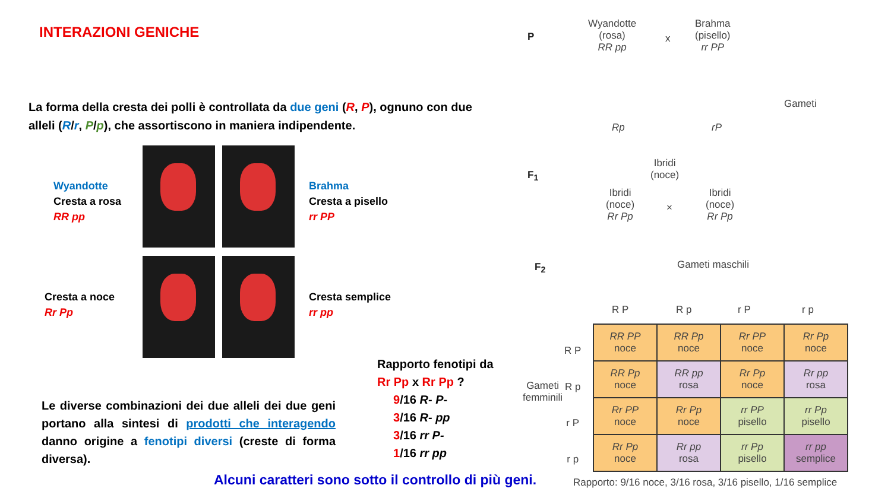INTERAZIONI GENICHE
La forma della cresta dei polli è controllata da due geni (R, P), ognuno con due alleli (R/r, P/p), che assortiscono in maniera indipendente.
Wyandotte
Cresta a rosa
RR pp
Brahma
Cresta a pisello
rr PP
Cresta a noce
Rr Pp
Cresta semplice
rr pp
Le diverse combinazioni dei due alleli dei due geni portano alla sintesi di prodotti che interagendo danno origine a fenotipi diversi (creste di forma diversa).
Rapporto fenotipi da
Rr Pp x Rr Pp ?
9/16 R- P-
3/16 R- pp
3/16 rr P-
1/16 rr pp
Alcuni caratteri sono sotto il controllo di più geni.
P
Wyandotte
(rosa)
RR pp
x
Brahma
(pisello)
rr PP
Gameti
Rp rP
Ibridi
(noce)
F<sub>1</sub>
Ibridi
(noce)
Rr Pp
×
Ibridi
(noce)
Rr Pp
F<sub>2</sub> Gameti maschili
R P R p r P r p
Gameti
femminili
R P
R p
r P
r p
| RR PP noce | RR Pp noce | Rr PP noce | Rr Pp noce |
| RR Pp noce | RR pp rosa | Rr Pp noce | Rr pp rosa |
| Rr PP noce | Rr Pp noce | rr PP pisello | rr Pp pisello |
| Rr Pp noce | Rr pp rosa | rr Pp pisello | rr pp semplice |
Rapporto: 9/16 noce, 3/16 rosa, 3/16 pisello, 1/16 semplice